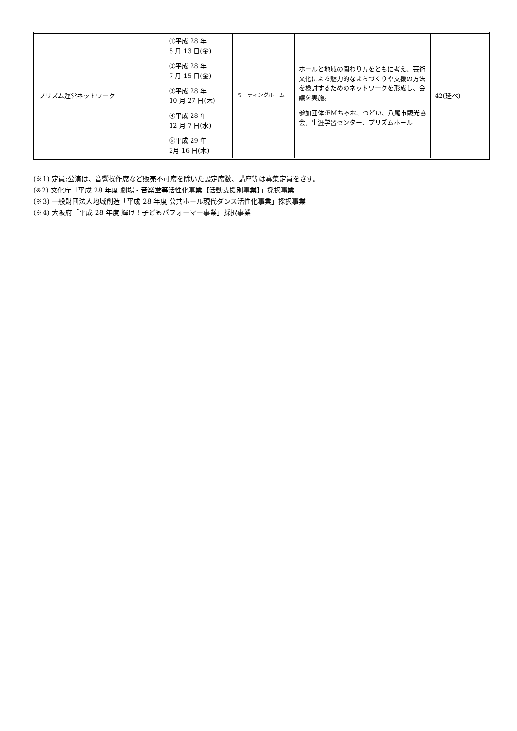| プリズム運営ネットワーク | ①平成 28 年 5 月 13 日(金) ②平成 28 年 7 月 15 日(金) ③平成 28 年 10 月 27 日(木) ④平成 28 年 12 月 7 日(水) ⑤平成 29 年 2月 16 日(木) | ミーティングルーム | ホールと地域の関わり方をともに考え、芸術文化による魅力的なまちづくりや支援の方法を検討するためのネットワークを形成し、会議を実施。 参加団体:FMちゃお、つどい、八尾市観光協会、生涯学習センター、プリズムホール | 42(延べ) |
(※1) 定員:公演は、音響操作席など販売不可席を除いた設定席数、講座等は募集定員をさす。
(※2) 文化庁「平成 28 年度 劇場・音楽堂等活性化事業【活動支援別事業】」採択事業
(※3) 一般財団法人地域創造「平成 28 年度 公共ホール現代ダンス活性化事業」採択事業
(※4) 大阪府「平成 28 年度 輝け！子どもパフォーマー事業」採択事業